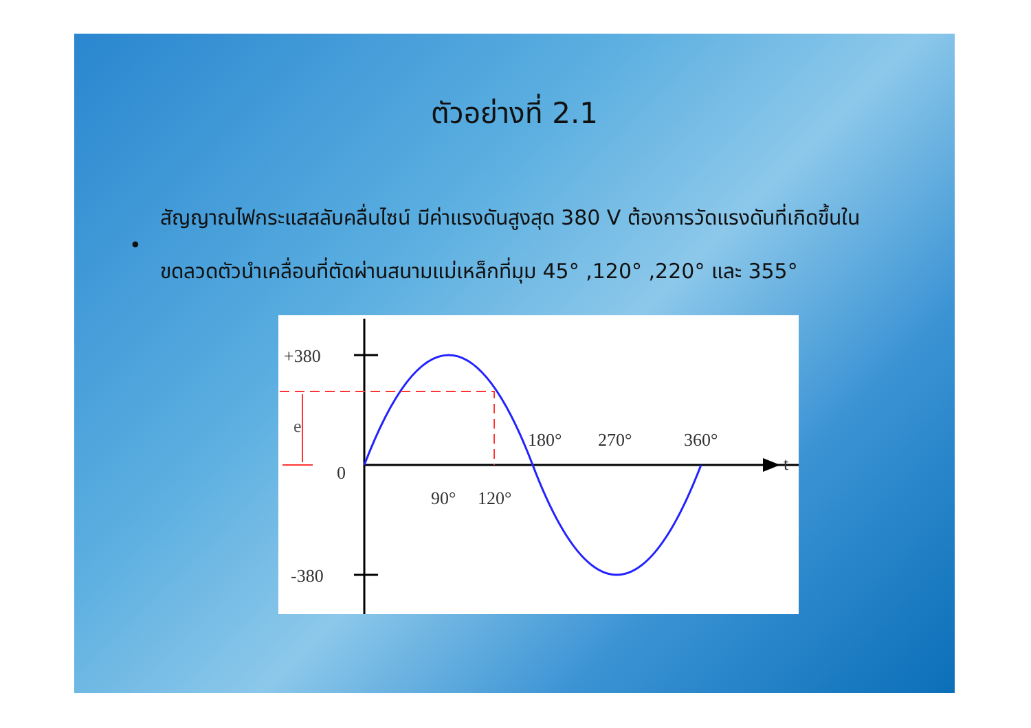ตัวอย่างที่ 2.1
• สัญญาณไฟกระแสสลับคลื่นไซน์ มีค่าแรงดันสูงสุด 380 V ต้องการวัดแรงดันที่เกิดขึ้นในขดลวดตัวนำเคลื่อนที่ตัดผ่านสนามแม่เหล็กที่มุม 45° ,120° ,220° และ 355°
+380
-380
0
e
t
90°
120°
180°
270°
360°